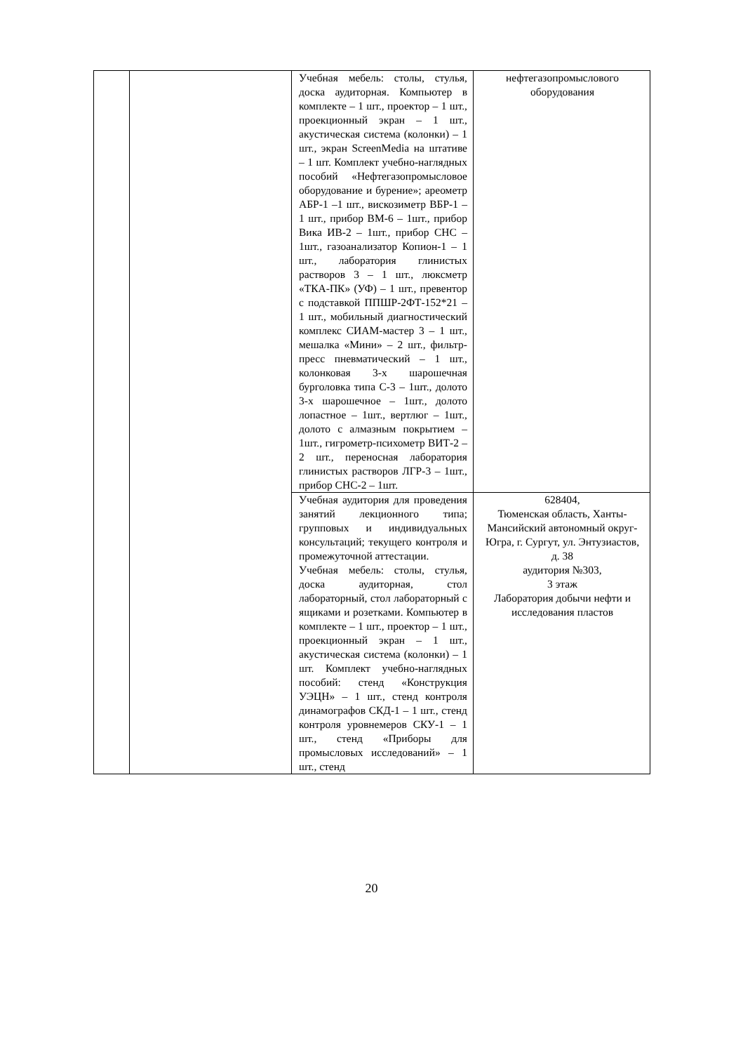| | | Учебная мебель: столы, стулья, доска аудиторная. Компьютер в комплекте – 1 шт., проектор – 1 шт., проекционный экран – 1 шт., акустическая система (колонки) – 1 шт., экран ScreenMedia на штативе – 1 шт. Комплект учебно-наглядных пособий «Нефтегазопромысловое оборудование и бурение»; ареометр АБР-1 –1 шт., вискозиметр ВБР-1 – 1 шт., прибор ВМ-6 – 1шт., прибор Вика ИВ-2 – 1шт., прибор СНС – 1шт., газоанализатор Копион-1 – 1 шт., лаборатория глинистых растворов 3 – 1 шт., люксметр «ТКА-ПК» (УФ) – 1 шт., превентор с подставкой ППШР-2ФТ-152*21 – 1 шт., мобильный диагностический комплекс СИАМ-мастер 3 – 1 шт., мешалка «Мини» – 2 шт., фильтр-пресс пневматический – 1 шт., колонковая 3-х шарошечная бурголовка типа С-3 – 1шт., долото 3-х шарошечное – 1шт., долото лопастное – 1шт., вертлюг – 1шт., долото с алмазным покрытием – 1шт., гигрометр-психометр ВИТ-2 – 2 шт., переносная лаборатория глинистых растворов ЛГР-3 – 1шт., прибор СНС-2 – 1шт. | нефтегазопромыслового оборудования |
| | | Учебная аудитория для проведения занятий лекционного типа; групповых и индивидуальных консультаций; текущего контроля и промежуточной аттестации. Учебная мебель: столы, стулья, доска аудиторная, стол лабораторный, стол лабораторный с ящиками и розетками. Компьютер в комплекте – 1 шт., проектор – 1 шт., проекционный экран – 1 шт., акустическая система (колонки) – 1 шт. Комплект учебно-наглядных пособий: стенд «Конструкция УЭЦН» – 1 шт., стенд контроля динамографов СКД-1 – 1 шт., стенд контроля уровнемеров СКУ-1 – 1 шт., стенд «Приборы для промысловых исследований» – 1 шт., стенд | 628404, Тюменская область, Ханты-Мансийский автономный округ-Югра, г. Сургут, ул. Энтузиастов, д. 38 аудитория №303, 3 этаж Лаборатория добычи нефти и исследования пластов |
20